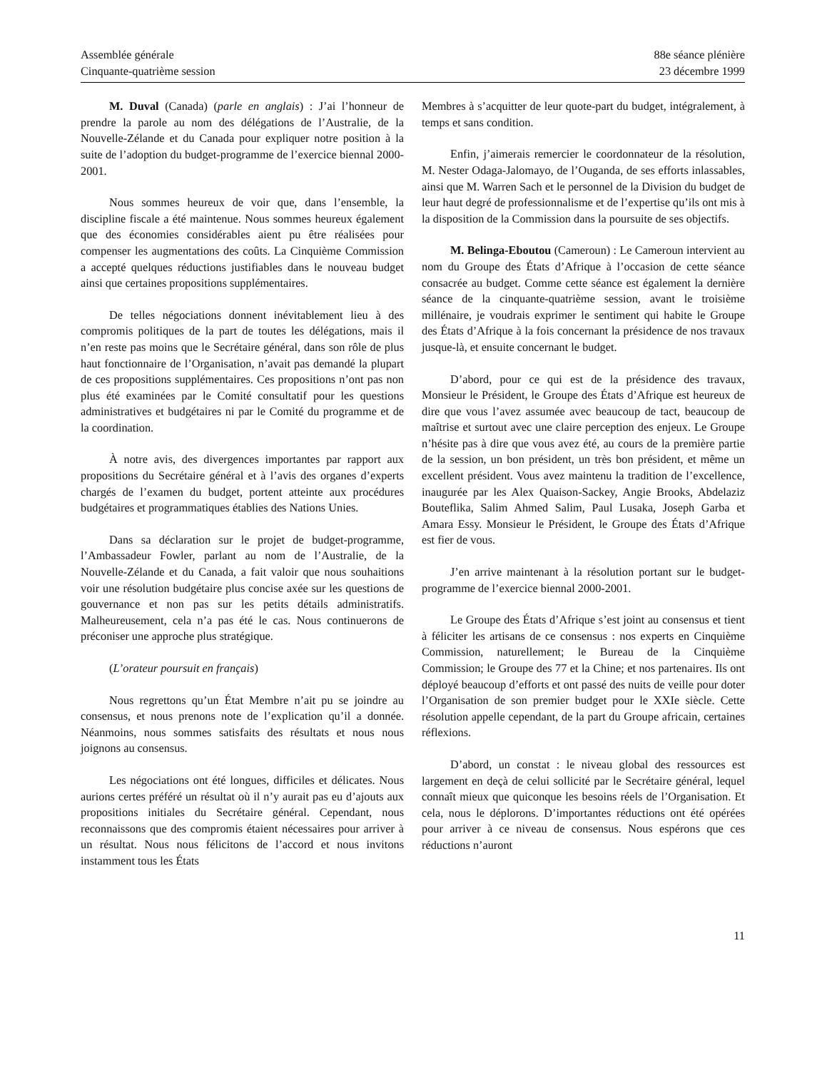Assemblée générale
Cinquante-quatrième session
88e séance plénière
23 décembre 1999
M. Duval (Canada) (parle en anglais) : J’ai l’honneur de prendre la parole au nom des délégations de l’Australie, de la Nouvelle-Zélande et du Canada pour expliquer notre position à la suite de l’adoption du budget-programme de l’exercice biennal 2000-2001.
Nous sommes heureux de voir que, dans l’ensemble, la discipline fiscale a été maintenue. Nous sommes heureux également que des économies considérables aient pu être réalisées pour compenser les augmentations des coûts. La Cinquième Commission a accepté quelques réductions justifiables dans le nouveau budget ainsi que certaines propositions supplémentaires.
De telles négociations donnent inévitablement lieu à des compromis politiques de la part de toutes les délégations, mais il n’en reste pas moins que le Secrétaire général, dans son rôle de plus haut fonctionnaire de l’Organisation, n’avait pas demandé la plupart de ces propositions supplémentaires. Ces propositions n’ont pas non plus été examinées par le Comité consultatif pour les questions administratives et budgétaires ni par le Comité du programme et de la coordination.
À notre avis, des divergences importantes par rapport aux propositions du Secrétaire général et à l’avis des organes d’experts chargés de l’examen du budget, portent atteinte aux procédures budgétaires et programmatiques établies des Nations Unies.
Dans sa déclaration sur le projet de budget-programme, l’Ambassadeur Fowler, parlant au nom de l’Australie, de la Nouvelle-Zélande et du Canada, a fait valoir que nous souhaitions voir une résolution budgétaire plus concise axée sur les questions de gouvernance et non pas sur les petits détails administratifs. Malheureusement, cela n’a pas été le cas. Nous continuerons de préconiser une approche plus stratégique.
(L’orateur poursuit en français)
Nous regrettons qu’un État Membre n’ait pu se joindre au consensus, et nous prenons note de l’explication qu’il a donnée. Néanmoins, nous sommes satisfaits des résultats et nous nous joignons au consensus.
Les négociations ont été longues, difficiles et délicates. Nous aurions certes préféré un résultat où il n’y aurait pas eu d’ajouts aux propositions initiales du Secrétaire général. Cependant, nous reconnaissons que des compromis étaient nécessaires pour arriver à un résultat. Nous nous félicitons de l’accord et nous invitons instamment tous les États
Membres à s’acquitter de leur quote-part du budget, intégralement, à temps et sans condition.
Enfin, j’aimerais remercier le coordonnateur de la résolution, M. Nester Odaga-Jalomayo, de l’Ouganda, de ses efforts inlassables, ainsi que M. Warren Sach et le personnel de la Division du budget de leur haut degré de professionnalisme et de l’expertise qu’ils ont mis à la disposition de la Commission dans la poursuite de ses objectifs.
M. Belinga-Eboutou (Cameroun) : Le Cameroun intervient au nom du Groupe des États d’Afrique à l’occasion de cette séance consacrée au budget. Comme cette séance est également la dernière séance de la cinquante-quatrième session, avant le troisième millénaire, je voudrais exprimer le sentiment qui habite le Groupe des États d’Afrique à la fois concernant la présidence de nos travaux jusque-là, et ensuite concernant le budget.
D’abord, pour ce qui est de la présidence des travaux, Monsieur le Président, le Groupe des États d’Afrique est heureux de dire que vous l’avez assumée avec beaucoup de tact, beaucoup de maîtrise et surtout avec une claire perception des enjeux. Le Groupe n’hésite pas à dire que vous avez été, au cours de la première partie de la session, un bon président, un très bon président, et même un excellent président. Vous avez maintenu la tradition de l’excellence, inaugurée par les Alex Quaison-Sackey, Angie Brooks, Abdelaziz Bouteflika, Salim Ahmed Salim, Paul Lusaka, Joseph Garba et Amara Essy. Monsieur le Président, le Groupe des États d’Afrique est fier de vous.
J’en arrive maintenant à la résolution portant sur le budget-programme de l’exercice biennal 2000-2001.
Le Groupe des États d’Afrique s’est joint au consensus et tient à féliciter les artisans de ce consensus : nos experts en Cinquième Commission, naturellement; le Bureau de la Cinquième Commission; le Groupe des 77 et la Chine; et nos partenaires. Ils ont déployé beaucoup d’efforts et ont passé des nuits de veille pour doter l’Organisation de son premier budget pour le XXIe siècle. Cette résolution appelle cependant, de la part du Groupe africain, certaines réflexions.
D’abord, un constat : le niveau global des ressources est largement en deçà de celui sollicité par le Secrétaire général, lequel connaît mieux que quiconque les besoins réels de l’Organisation. Et cela, nous le déplorons. D’importantes réductions ont été opérées pour arriver à ce niveau de consensus. Nous espérons que ces réductions n’auront
11